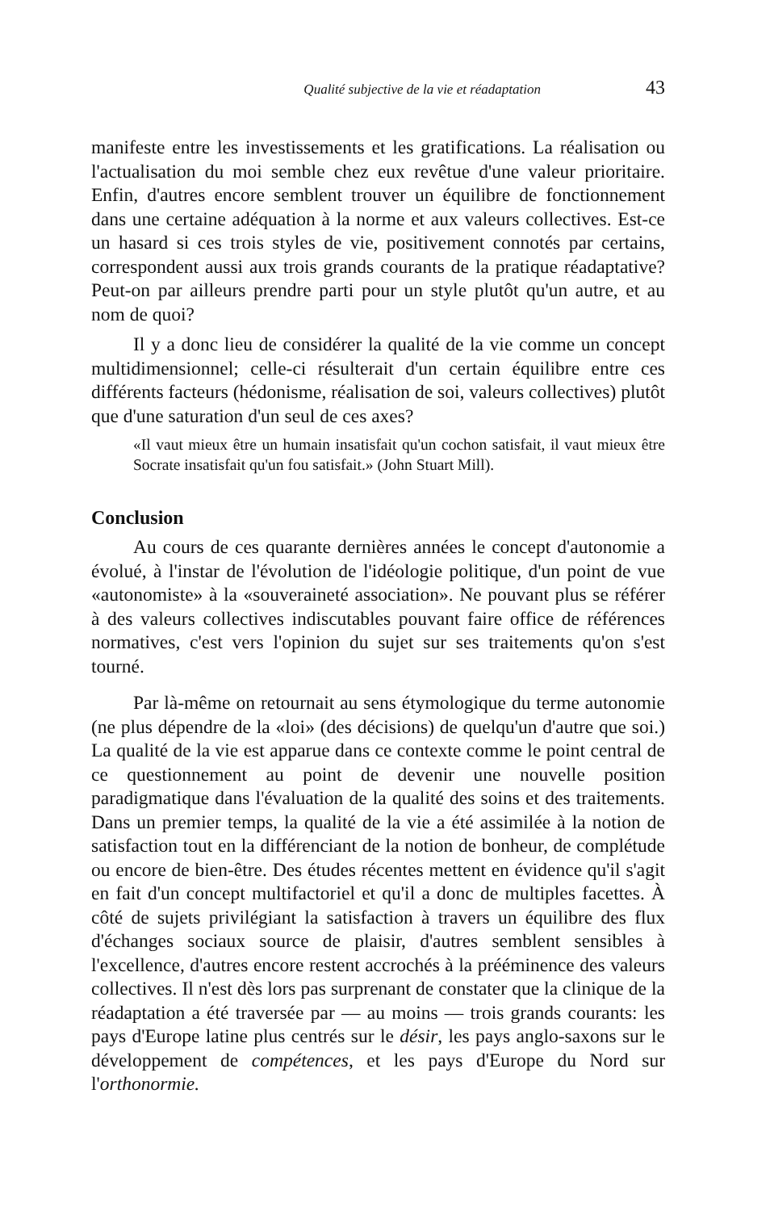Qualité subjective de la vie et réadaptation 43
manifeste entre les investissements et les gratifications. La réalisation ou l'actualisation du moi semble chez eux revêtue d'une valeur prioritaire. Enfin, d'autres encore semblent trouver un équilibre de fonctionnement dans une certaine adéquation à la norme et aux valeurs collectives. Est-ce un hasard si ces trois styles de vie, positivement connotés par certains, correspondent aussi aux trois grands courants de la pratique réadaptative? Peut-on par ailleurs prendre parti pour un style plutôt qu'un autre, et au nom de quoi?
Il y a donc lieu de considérer la qualité de la vie comme un concept multidimensionnel; celle-ci résulterait d'un certain équilibre entre ces différents facteurs (hédonisme, réalisation de soi, valeurs collectives) plutôt que d'une saturation d'un seul de ces axes?
«Il vaut mieux être un humain insatisfait qu'un cochon satisfait, il vaut mieux être Socrate insatisfait qu'un fou satisfait.» (John Stuart Mill).
Conclusion
Au cours de ces quarante dernières années le concept d'autonomie a évolué, à l'instar de l'évolution de l'idéologie politique, d'un point de vue «autonomiste» à la «souveraineté association». Ne pouvant plus se référer à des valeurs collectives indiscutables pouvant faire office de références normatives, c'est vers l'opinion du sujet sur ses traitements qu'on s'est tourné.
Par là-même on retournait au sens étymologique du terme autonomie (ne plus dépendre de la «loi» (des décisions) de quelqu'un d'autre que soi.) La qualité de la vie est apparue dans ce contexte comme le point central de ce questionnement au point de devenir une nouvelle position paradigmatique dans l'évaluation de la qualité des soins et des traitements. Dans un premier temps, la qualité de la vie a été assimilée à la notion de satisfaction tout en la différenciant de la notion de bonheur, de complétude ou encore de bien-être. Des études récentes mettent en évidence qu'il s'agit en fait d'un concept multifactoriel et qu'il a donc de multiples facettes. À côté de sujets privilégiant la satisfaction à travers un équilibre des flux d'échanges sociaux source de plaisir, d'autres semblent sensibles à l'excellence, d'autres encore restent accrochés à la prééminence des valeurs collectives. Il n'est dès lors pas surprenant de constater que la clinique de la réadaptation a été traversée par — au moins — trois grands courants: les pays d'Europe latine plus centrés sur le désir, les pays anglo-saxons sur le développement de compétences, et les pays d'Europe du Nord sur l'orthonormie.